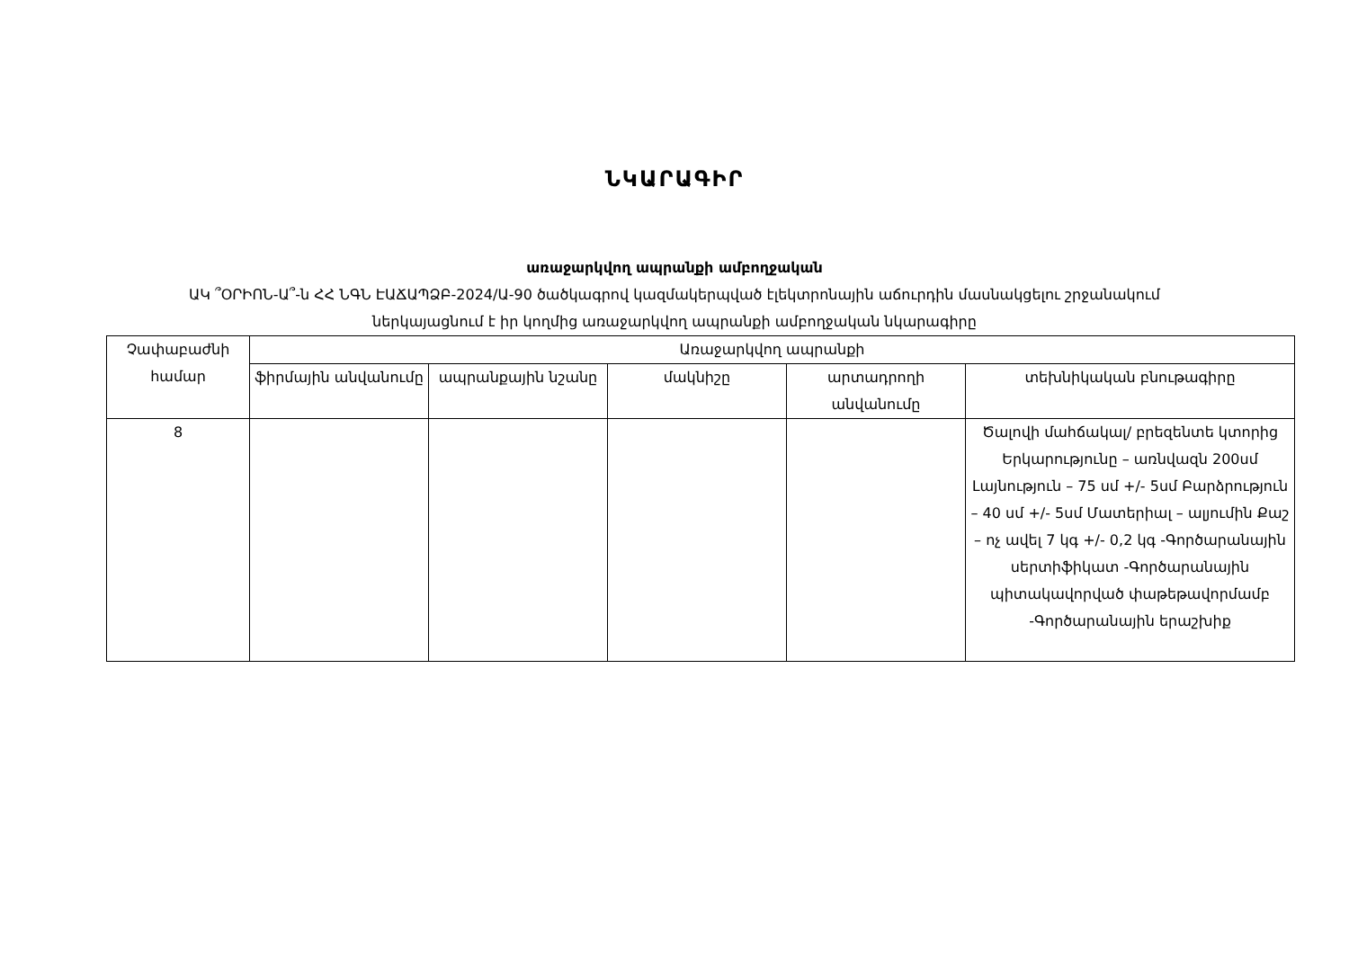ՆԿԱՐԱԳԻՐ
առաջարկվող ապրանքի ամբողջական
ԱԿ ՞ՕՐԻՈՆ-Ա՞-ն ՀՀ ՆԳՆ ԷԱՃԱՊՁԲ-2024/Ա-90 ծածկագրով կազմակերպված էլեկտրոնային աճուրդին մասնակցելու շրջանակում
ներկայացնում է իր կողմից առաջարկվող ապրանքի ամբողջական նկարագիրը
| Չափաբաժնի համար | Առաջարկվող ապրանքի | | | | |
| --- | --- | --- | --- | --- | --- |
| | ֆիրմային անվանումը | ապրանքային նշանը | մակնիշը | արտադրողի անվանումը | տեխնիկական բնութագիրը |
| 8 | | | | | Ծալովի մահճակալ/ բրեզենտե կտորից Երկարությունը – առնվազն 200սմ Լայնություն – 75 սմ +/- 5սմ Բարձրություն – 40 սմ +/- 5սմ Մատերիալ – ալյումին Քաշ – ոչ ավել 7 կգ +/- 0,2 կգ -Գործարանային սերտիֆիկատ -Գործարանային պիտակավորված փաթեթավորմամբ -Գործարանային երաշխիք |